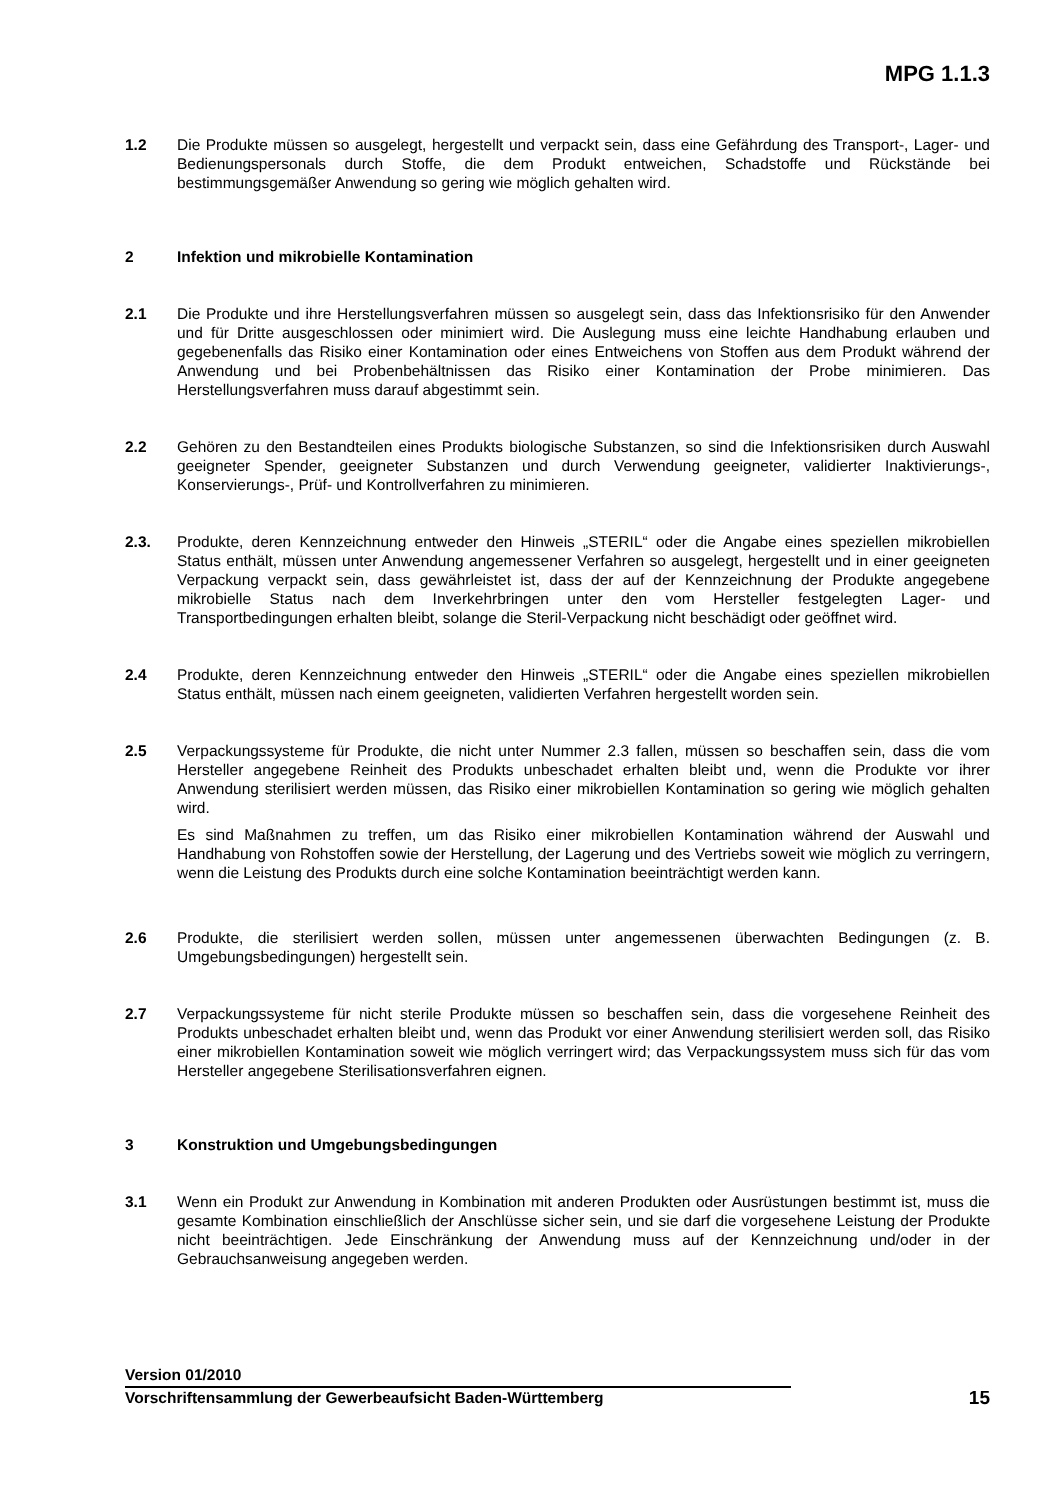MPG 1.1.3
1.2 Die Produkte müssen so ausgelegt, hergestellt und verpackt sein, dass eine Gefährdung des Transport-, Lager- und Bedienungspersonals durch Stoffe, die dem Produkt entweichen, Schadstoffe und Rückstände bei bestimmungsgemäßer Anwendung so gering wie möglich gehalten wird.
2 Infektion und mikrobielle Kontamination
2.1 Die Produkte und ihre Herstellungsverfahren müssen so ausgelegt sein, dass das Infektionsrisiko für den Anwender und für Dritte ausgeschlossen oder minimiert wird. Die Auslegung muss eine leichte Handhabung erlauben und gegebenenfalls das Risiko einer Kontamination oder eines Entweichens von Stoffen aus dem Produkt während der Anwendung und bei Probenbehältnissen das Risiko einer Kontamination der Probe minimieren. Das Herstellungsverfahren muss darauf abgestimmt sein.
2.2 Gehören zu den Bestandteilen eines Produkts biologische Substanzen, so sind die Infektionsrisiken durch Auswahl geeigneter Spender, geeigneter Substanzen und durch Verwendung geeigneter, validierter Inaktivierungs-, Konservierungs-, Prüf- und Kontrollverfahren zu minimieren.
2.3. Produkte, deren Kennzeichnung entweder den Hinweis „STERIL“ oder die Angabe eines speziellen mikrobiellen Status enthält, müssen unter Anwendung angemessener Verfahren so ausgelegt, hergestellt und in einer geeigneten Verpackung verpackt sein, dass gewährleistet ist, dass der auf der Kennzeichnung der Produkte angegebene mikrobielle Status nach dem Inverkehrbringen unter den vom Hersteller festgelegten Lager- und Transportbedingungen erhalten bleibt, solange die Steril-Verpackung nicht beschädigt oder geöffnet wird.
2.4 Produkte, deren Kennzeichnung entweder den Hinweis „STERIL“ oder die Angabe eines speziellen mikrobiellen Status enthält, müssen nach einem geeigneten, validierten Verfahren hergestellt worden sein.
2.5 Verpackungssysteme für Produkte, die nicht unter Nummer 2.3 fallen, müssen so beschaffen sein, dass die vom Hersteller angegebene Reinheit des Produkts unbeschadet erhalten bleibt und, wenn die Produkte vor ihrer Anwendung sterilisiert werden müssen, das Risiko einer mikrobiellen Kontamination so gering wie möglich gehalten wird.
Es sind Maßnahmen zu treffen, um das Risiko einer mikrobiellen Kontamination während der Auswahl und Handhabung von Rohstoffen sowie der Herstellung, der Lagerung und des Vertriebs soweit wie möglich zu verringern, wenn die Leistung des Produkts durch eine solche Kontamination beeinträchtigt werden kann.
2.6 Produkte, die sterilisiert werden sollen, müssen unter angemessenen überwachten Bedingungen (z. B. Umgebungsbedingungen) hergestellt sein.
2.7 Verpackungssysteme für nicht sterile Produkte müssen so beschaffen sein, dass die vorgesehene Reinheit des Produkts unbeschadet erhalten bleibt und, wenn das Produkt vor einer Anwendung sterilisiert werden soll, das Risiko einer mikrobiellen Kontamination soweit wie möglich verringert wird; das Verpackungssystem muss sich für das vom Hersteller angegebene Sterilisationsverfahren eignen.
3 Konstruktion und Umgebungsbedingungen
3.1 Wenn ein Produkt zur Anwendung in Kombination mit anderen Produkten oder Ausrüstungen bestimmt ist, muss die gesamte Kombination einschließlich der Anschlüsse sicher sein, und sie darf die vorgesehene Leistung der Produkte nicht beeinträchtigen. Jede Einschränkung der Anwendung muss auf der Kennzeichnung und/oder in der Gebrauchsanweisung angegeben werden.
Version 01/2010
Vorschriftensammlung der Gewerbeaufsicht Baden-Württemberg 15